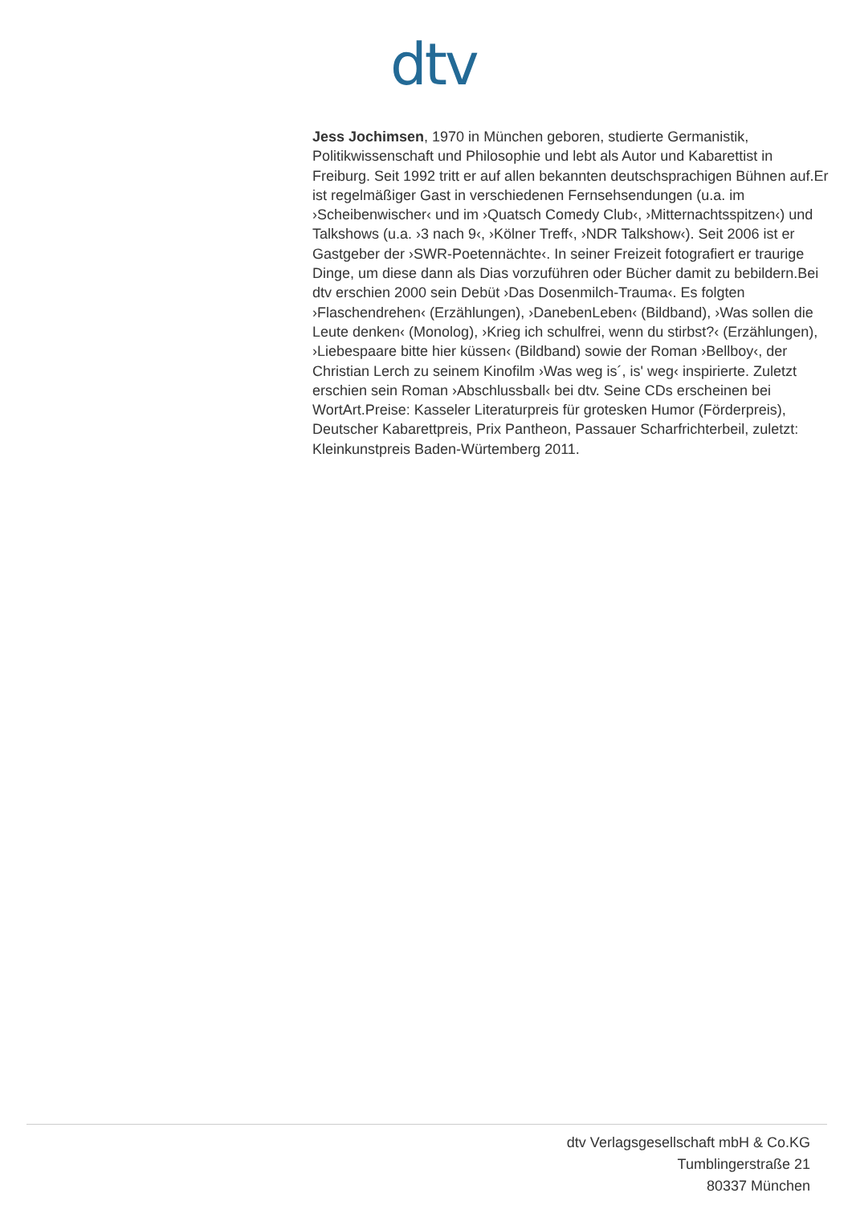dtv
Jess Jochimsen, 1970 in München geboren, studierte Germanistik, Politikwissenschaft und Philosophie und lebt als Autor und Kabarettist in Freiburg. Seit 1992 tritt er auf allen bekannten deutschsprachigen Bühnen auf.Er ist regelmäßiger Gast in verschiedenen Fernsehsendungen (u.a. im ›Scheibenwischer‹ und im ›Quatsch Comedy Club‹, ›Mitternachtsspitzen‹) und Talkshows (u.a. ›3 nach 9‹, ›Kölner Treff‹, ›NDR Talkshow‹). Seit 2006 ist er Gastgeber der ›SWR-Poetennächte‹. In seiner Freizeit fotografiert er traurige Dinge, um diese dann als Dias vorzuführen oder Bücher damit zu bebildern.Bei dtv erschien 2000 sein Debüt ›Das Dosenmilch-Trauma‹. Es folgten ›Flaschendrehen‹ (Erzählungen), ›DanebenLeben‹ (Bildband), ›Was sollen die Leute denken‹ (Monolog), ›Krieg ich schulfrei, wenn du stirbst?‹ (Erzählungen), ›Liebespaare bitte hier küssen‹ (Bildband) sowie der Roman ›Bellboy‹, der Christian Lerch zu seinem Kinofilm ›Was weg is´, is' weg‹ inspirierte. Zuletzt erschien sein Roman ›Abschlussball‹ bei dtv. Seine CDs erscheinen bei WortArt.Preise: Kasseler Literaturpreis für grotesken Humor (Förderpreis), Deutscher Kabarettpreis, Prix Pantheon, Passauer Scharfrichterbeil, zuletzt: Kleinkunstpreis Baden-Würtemberg 2011.
dtv Verlagsgesellschaft mbH & Co.KG
Tumblingerstraße 21
80337 München